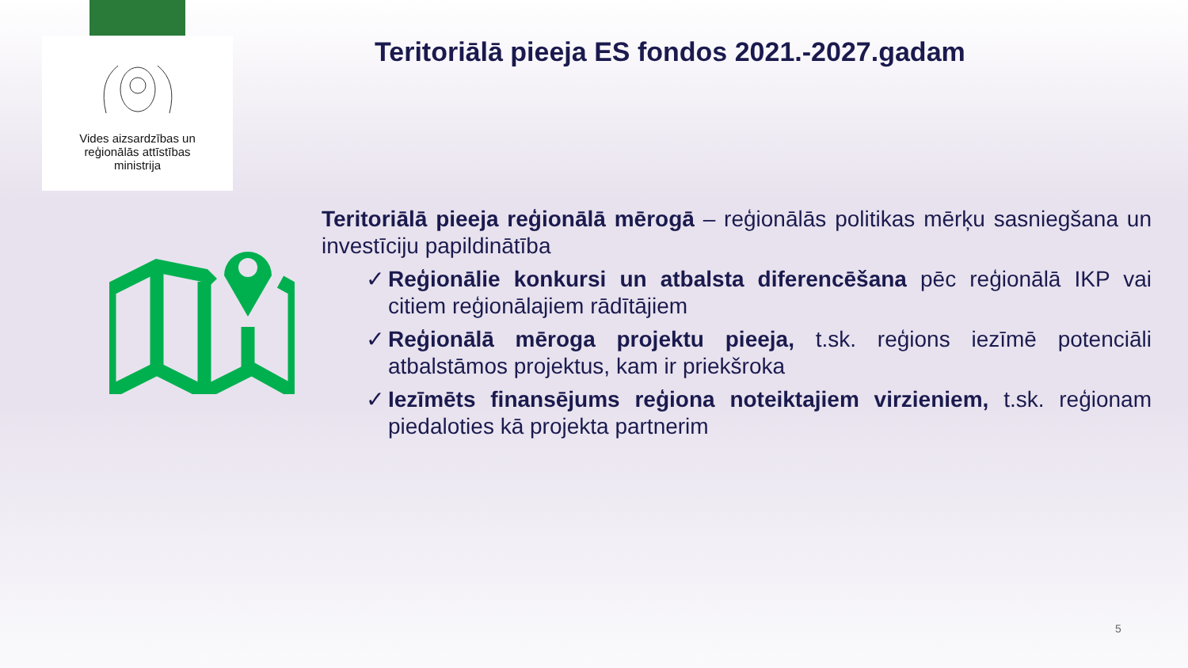Vides aizsardzības un
reģionālās attīstības
ministrija
Teritoriālā pieeja ES fondos 2021.-2027.gadam
Teritoriālā pieeja reģionālā mērogā – reģionālās politikas mērķu sasniegšana un investīciju papildinātība
✓ Reģionālie konkursi un atbalsta diferencēšana pēc reģionālā IKP vai citiem reģionālajiem rādītājiem
✓ Reģionālā mēroga projektu pieeja, t.sk. reģions iezīmē potenciāli atbalstāmos projektus, kam ir priekšroka
✓ Iezīmēts finansējums reģiona noteiktajiem virzieniem, t.sk. reģionam piedaloties kā projekta partnerim
5